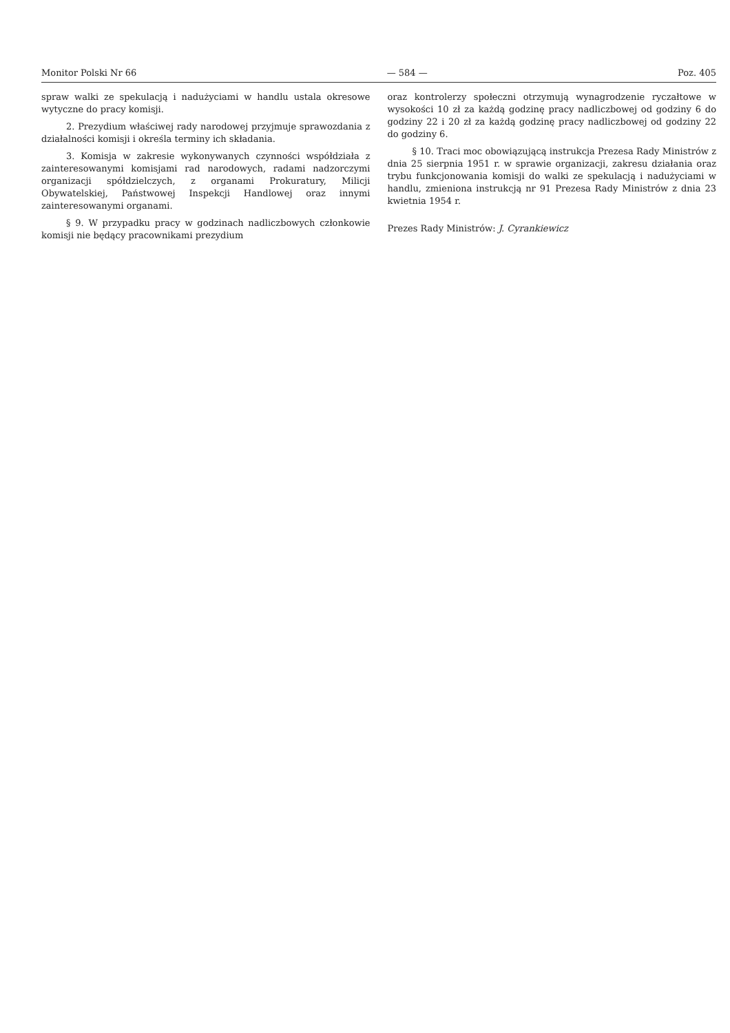Monitor Polski Nr 66 — 584 — Poz. 405
spraw walki ze spekulacją i nadużyciami w handlu ustala okresowe wytyczne do pracy komisji.
2. Prezydium właściwej rady narodowej przyjmuje sprawozdania z działalności komisji i określa terminy ich składania.
3. Komisja w zakresie wykonywanych czynności współdziała z zainteresowanymi komisjami rad narodowych, radami nadzorczymi organizacji spółdzielczych, z organami Prokuratury, Milicji Obywatelskiej, Państwowej Inspekcji Handlowej oraz innymi zainteresowanymi organami.
§ 9. W przypadku pracy w godzinach nadliczbowych członkowie komisji nie będący pracownikami prezydium
oraz kontrolerzy społeczni otrzymują wynagrodzenie ryczałtowe w wysokości 10 zł za każdą godzinę pracy nadliczbowej od godziny 6 do godziny 22 i 20 zł za każdą godzinę pracy nadliczbowej od godziny 22 do godziny 6.
§ 10. Traci moc obowiązującą instrukcja Prezesa Rady Ministrów z dnia 25 sierpnia 1951 r. w sprawie organizacji, zakresu działania oraz trybu funkcjonowania komisji do walki ze spekulacją i nadużyciami w handlu, zmieniona instrukcją nr 91 Prezesa Rady Ministrów z dnia 23 kwietnia 1954 r.
Prezes Rady Ministrów: J. Cyrankiewicz